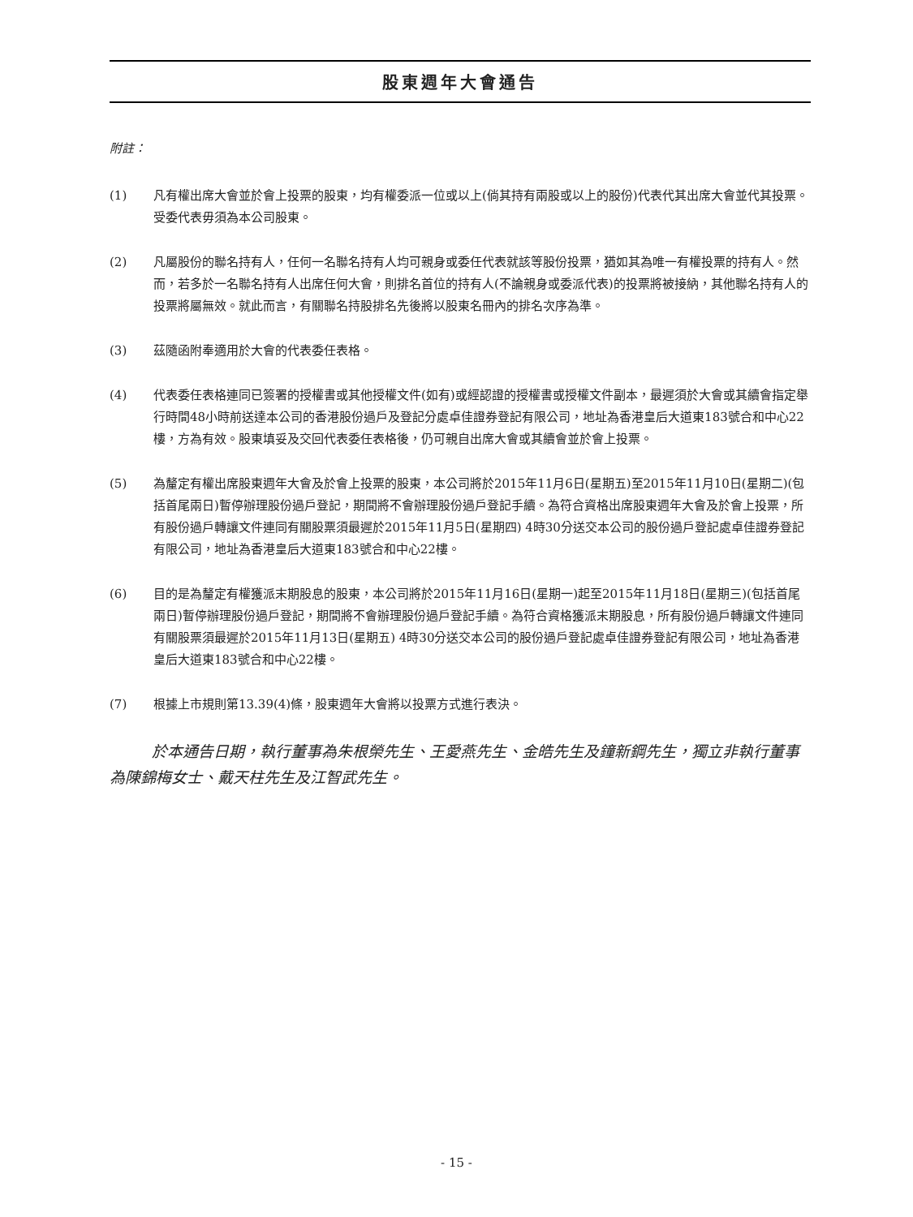股東週年大會通告
附註：
(1) 凡有權出席大會並於會上投票的股東，均有權委派一位或以上(倘其持有兩股或以上的股份)代表代其出席大會並代其投票。受委代表毋須為本公司股東。
(2) 凡屬股份的聯名持有人，任何一名聯名持有人均可親身或委任代表就該等股份投票，猶如其為唯一有權投票的持有人。然而，若多於一名聯名持有人出席任何大會，則排名首位的持有人(不論親身或委派代表)的投票將被接納，其他聯名持有人的投票將屬無效。就此而言，有關聯名持股排名先後將以股東名冊內的排名次序為準。
(3) 茲隨函附奉適用於大會的代表委任表格。
(4) 代表委任表格連同已簽署的授權書或其他授權文件(如有)或經認證的授權書或授權文件副本，最遲須於大會或其續會指定舉行時間48小時前送達本公司的香港股份過戶及登記分處卓佳證券登記有限公司，地址為香港皇后大道東183號合和中心22樓，方為有效。股東填妥及交回代表委任表格後，仍可親自出席大會或其續會並於會上投票。
(5) 為釐定有權出席股東週年大會及於會上投票的股東，本公司將於2015年11月6日(星期五)至2015年11月10日(星期二)(包括首尾兩日)暫停辦理股份過戶登記，期間將不會辦理股份過戶登記手續。為符合資格出席股東週年大會及於會上投票，所有股份過戶轉讓文件連同有關股票須最遲於2015年11月5日(星期四) 4時30分送交本公司的股份過戶登記處卓佳證券登記有限公司，地址為香港皇后大道東183號合和中心22樓。
(6) 目的是為釐定有權獲派末期股息的股東，本公司將於2015年11月16日(星期一)起至2015年11月18日(星期三)(包括首尾兩日)暫停辦理股份過戶登記，期間將不會辦理股份過戶登記手續。為符合資格獲派末期股息，所有股份過戶轉讓文件連同有關股票須最遲於2015年11月13日(星期五) 4時30分送交本公司的股份過戶登記處卓佳證券登記有限公司，地址為香港皇后大道東183號合和中心22樓。
(7) 根據上市規則第13.39(4)條，股東週年大會將以投票方式進行表決。
於本通告日期，執行董事為朱根榮先生、王愛燕先生、金皓先生及鐘新鋼先生，獨立非執行董事為陳錦梅女士、戴天柱先生及江智武先生。
- 15 -